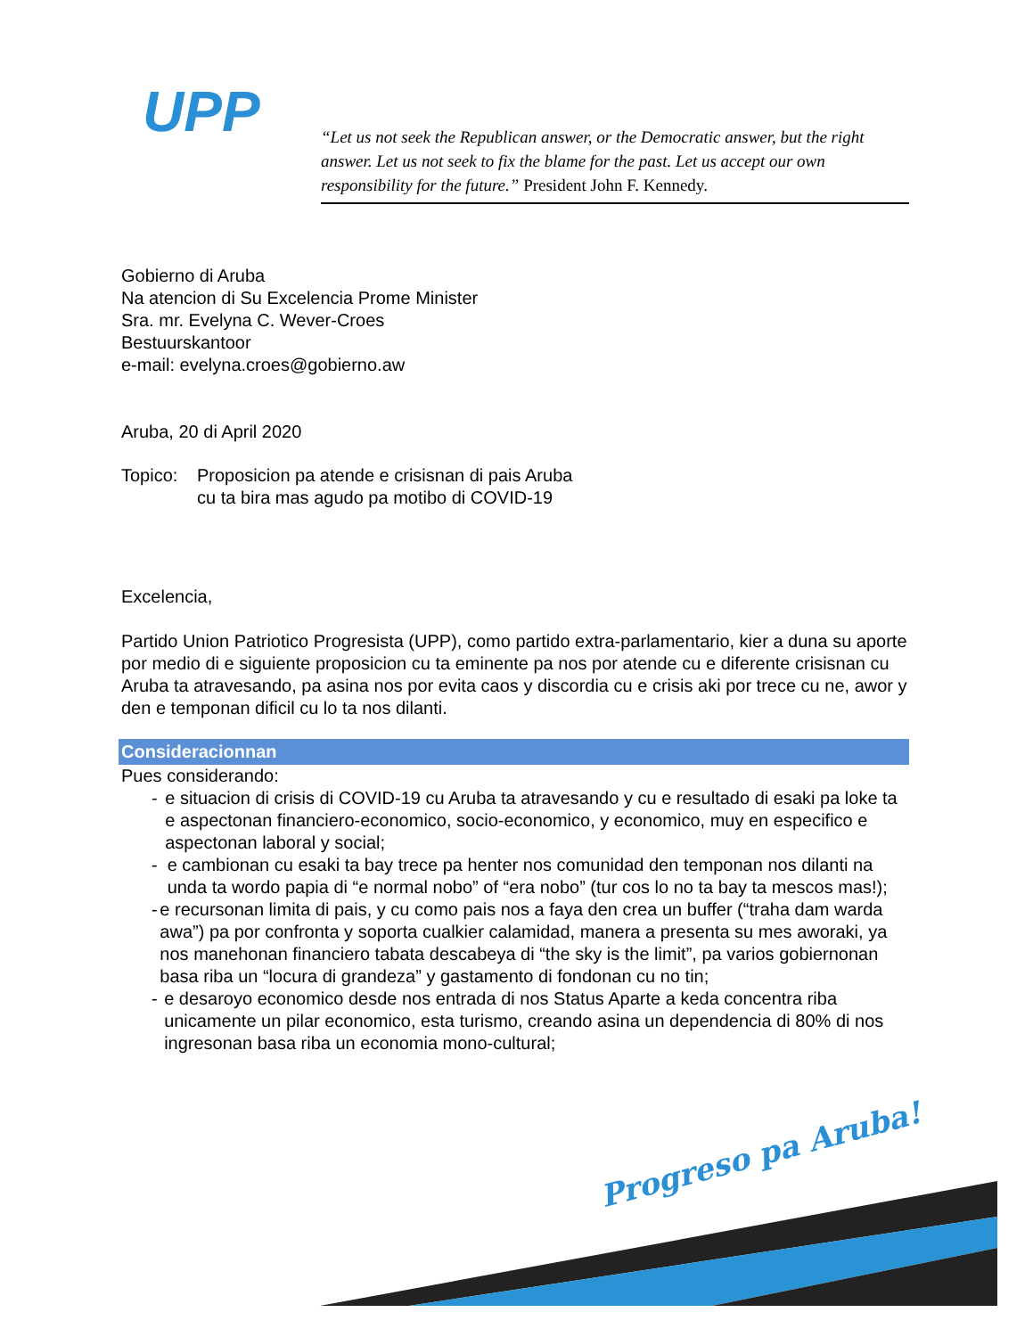UPP
“Let us not seek the Republican answer, or the Democratic answer, but the right answer. Let us not seek to fix the blame for the past. Let us accept our own responsibility for the future.” President John F. Kennedy.
Gobierno di Aruba
Na atencion di Su Excelencia Prome Minister
Sra. mr. Evelyna C. Wever-Croes
Bestuurskantoor
e-mail: evelyna.croes@gobierno.aw
Aruba, 20 di April 2020
Topico: Proposicion pa atende e crisisnan di pais Aruba
cu ta bira mas agudo pa motibo di COVID-19
Excelencia,
Partido Union Patriotico Progresista (UPP), como partido extra-parlamentario, kier a duna su aporte por medio di e siguiente proposicion cu ta eminente pa nos por atende cu e diferente crisisnan cu Aruba ta atravesando, pa asina nos por evita caos y discordia cu e crisis aki por trece cu ne, awor y den e temponan dificil cu lo ta nos dilanti.
Consideracionnan
Pues considerando:
- e situacion di crisis di COVID-19 cu Aruba ta atravesando y cu e resultado di esaki pa loke ta e aspectonan financiero-economico, socio-economico, y economico, muy en especifico e aspectonan laboral y social;
- e cambionan cu esaki ta bay trece pa henter nos comunidad den temponan nos dilanti na unda ta wordo papia di “e normal nobo” of “era nobo” (tur cos lo no ta bay ta mescos mas!);
- e recursonan limita di pais, y cu como pais nos a faya den crea un buffer (“traha dam warda awa”) pa por confronta y soporta cualkier calamidad, manera a presenta su mes aworaki, ya nos manehonan financiero tabata descabeya di “the sky is the limit”, pa varios gobiernonan basa riba un “locura di grandeza” y gastamento di fondonan cu no tin;
- e desaroyo economico desde nos entrada di nos Status Aparte a keda concentra riba unicamente un pilar economico, esta turismo, creando asina un dependencia di 80% di nos ingresonan basa riba un economia mono-cultural;
Progreso pa Aruba!